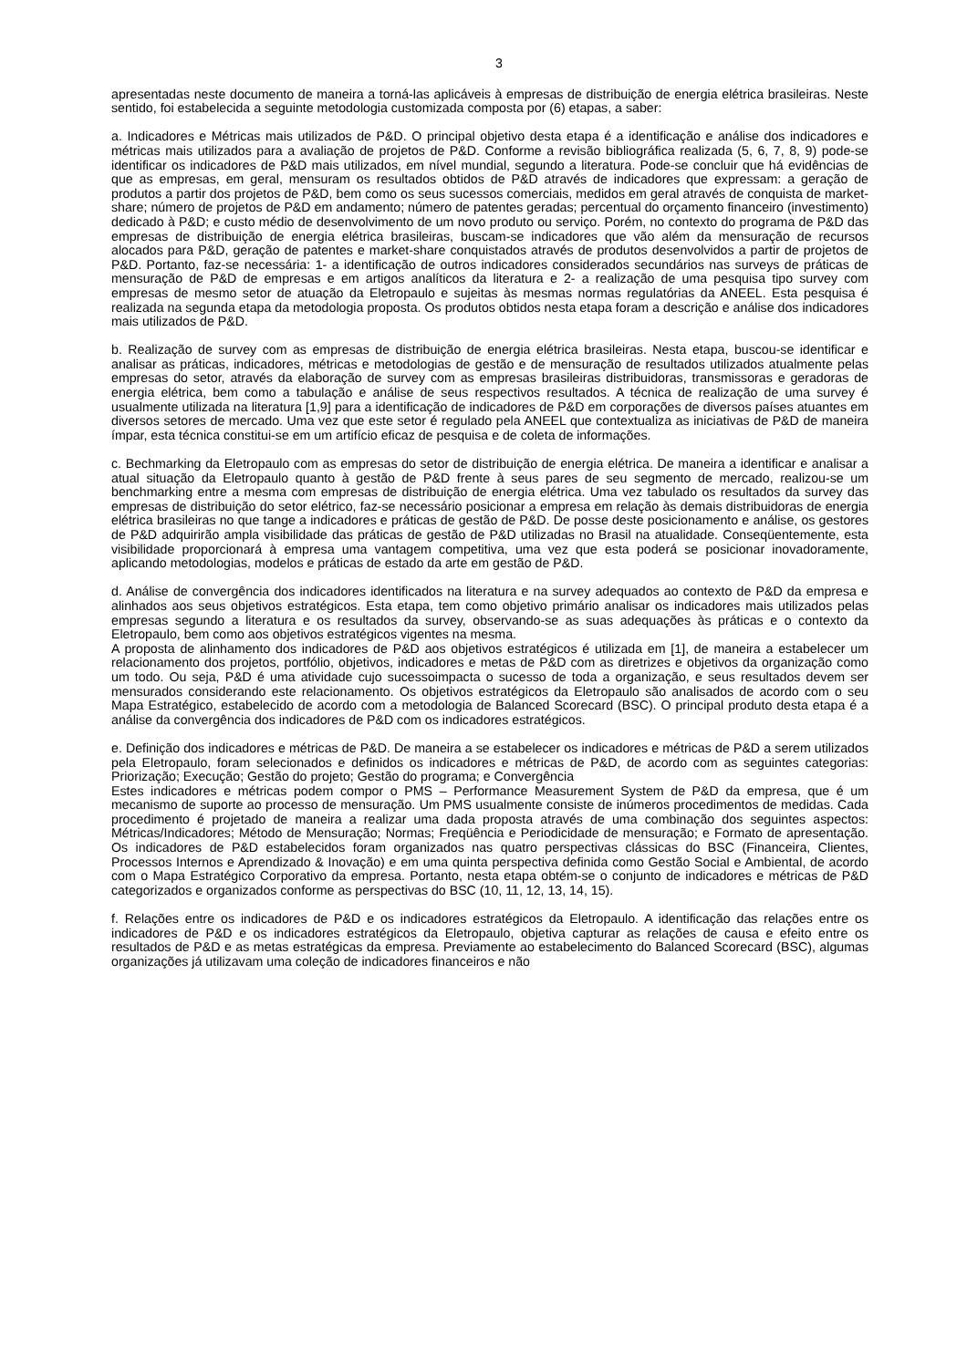3
apresentadas neste documento de maneira a torná-las aplicáveis à empresas de distribuição de energia elétrica brasileiras. Neste sentido, foi estabelecida a seguinte metodologia customizada composta por (6) etapas, a saber:
a. Indicadores e Métricas mais utilizados de P&D. O principal objetivo desta etapa é a identificação e análise dos indicadores e métricas mais utilizados para a avaliação de projetos de P&D. Conforme a revisão bibliográfica realizada (5, 6, 7, 8, 9) pode-se identificar os indicadores de P&D mais utilizados, em nível mundial, segundo a literatura. Pode-se concluir que há evidências de que as empresas, em geral, mensuram os resultados obtidos de P&D através de indicadores que expressam: a geração de produtos a partir dos projetos de P&D, bem como os seus sucessos comerciais, medidos em geral através de conquista de market-share; número de projetos de P&D em andamento; número de patentes geradas; percentual do orçamento financeiro (investimento) dedicado à P&D; e custo médio de desenvolvimento de um novo produto ou serviço. Porém, no contexto do programa de P&D das empresas de distribuição de energia elétrica brasileiras, buscam-se indicadores que vão além da mensuração de recursos alocados para P&D, geração de patentes e market-share conquistados através de produtos desenvolvidos a partir de projetos de P&D. Portanto, faz-se necessária: 1- a identificação de outros indicadores considerados secundários nas surveys de práticas de mensuração de P&D de empresas e em artigos analíticos da literatura e 2- a realização de uma pesquisa tipo survey com empresas de mesmo setor de atuação da Eletropaulo e sujeitas às mesmas normas regulatórias da ANEEL. Esta pesquisa é realizada na segunda etapa da metodologia proposta. Os produtos obtidos nesta etapa foram a descrição e análise dos indicadores mais utilizados de P&D.
b. Realização de survey com as empresas de distribuição de energia elétrica brasileiras. Nesta etapa, buscou-se identificar e analisar as práticas, indicadores, métricas e metodologias de gestão e de mensuração de resultados utilizados atualmente pelas empresas do setor, através da elaboração de survey com as empresas brasileiras distribuidoras, transmissoras e geradoras de energia elétrica, bem como a tabulação e análise de seus respectivos resultados. A técnica de realização de uma survey é usualmente utilizada na literatura [1,9] para a identificação de indicadores de P&D em corporações de diversos países atuantes em diversos setores de mercado. Uma vez que este setor é regulado pela ANEEL que contextualiza as iniciativas de P&D de maneira ímpar, esta técnica constitui-se em um artifício eficaz de pesquisa e de coleta de informações.
c. Bechmarking da Eletropaulo com as empresas do setor de distribuição de energia elétrica. De maneira a identificar e analisar a atual situação da Eletropaulo quanto à gestão de P&D frente à seus pares de seu segmento de mercado, realizou-se um benchmarking entre a mesma com empresas de distribuição de energia elétrica. Uma vez tabulado os resultados da survey das empresas de distribuição do setor elétrico, faz-se necessário posicionar a empresa em relação às demais distribuidoras de energia elétrica brasileiras no que tange a indicadores e práticas de gestão de P&D. De posse deste posicionamento e análise, os gestores de P&D adquirirão ampla visibilidade das práticas de gestão de P&D utilizadas no Brasil na atualidade. Conseqüentemente, esta visibilidade proporcionará à empresa uma vantagem competitiva, uma vez que esta poderá se posicionar inovadoramente, aplicando metodologias, modelos e práticas de estado da arte em gestão de P&D.
d. Análise de convergência dos indicadores identificados na literatura e na survey adequados ao contexto de P&D da empresa e alinhados aos seus objetivos estratégicos. Esta etapa, tem como objetivo primário analisar os indicadores mais utilizados pelas empresas segundo a literatura e os resultados da survey, observando-se as suas adequações às práticas e o contexto da Eletropaulo, bem como aos objetivos estratégicos vigentes na mesma.
A proposta de alinhamento dos indicadores de P&D aos objetivos estratégicos é utilizada em [1], de maneira a estabelecer um relacionamento dos projetos, portfólio, objetivos, indicadores e metas de P&D com as diretrizes e objetivos da organização como um todo. Ou seja, P&D é uma atividade cujo sucessoimpacta o sucesso de toda a organização, e seus resultados devem ser mensurados considerando este relacionamento. Os objetivos estratégicos da Eletropaulo são analisados de acordo com o seu Mapa Estratégico, estabelecido de acordo com a metodologia de Balanced Scorecard (BSC). O principal produto desta etapa é a análise da convergência dos indicadores de P&D com os indicadores estratégicos.
e. Definição dos indicadores e métricas de P&D. De maneira a se estabelecer os indicadores e métricas de P&D a serem utilizados pela Eletropaulo, foram selecionados e definidos os indicadores e métricas de P&D, de acordo com as seguintes categorias: Priorização; Execução; Gestão do projeto; Gestão do programa; e Convergência
Estes indicadores e métricas podem compor o PMS – Performance Measurement System de P&D da empresa, que é um mecanismo de suporte ao processo de mensuração. Um PMS usualmente consiste de inúmeros procedimentos de medidas. Cada procedimento é projetado de maneira a realizar uma dada proposta através de uma combinação dos seguintes aspectos: Métricas/Indicadores; Método de Mensuração; Normas; Freqüência e Periodicidade de mensuração; e Formato de apresentação. Os indicadores de P&D estabelecidos foram organizados nas quatro perspectivas clássicas do BSC (Financeira, Clientes, Processos Internos e Aprendizado & Inovação) e em uma quinta perspectiva definida como Gestão Social e Ambiental, de acordo com o Mapa Estratégico Corporativo da empresa. Portanto, nesta etapa obtém-se o conjunto de indicadores e métricas de P&D categorizados e organizados conforme as perspectivas do BSC (10, 11, 12, 13, 14, 15).
f. Relações entre os indicadores de P&D e os indicadores estratégicos da Eletropaulo. A identificação das relações entre os indicadores de P&D e os indicadores estratégicos da Eletropaulo, objetiva capturar as relações de causa e efeito entre os resultados de P&D e as metas estratégicas da empresa. Previamente ao estabelecimento do Balanced Scorecard (BSC), algumas organizações já utilizavam uma coleção de indicadores financeiros e não